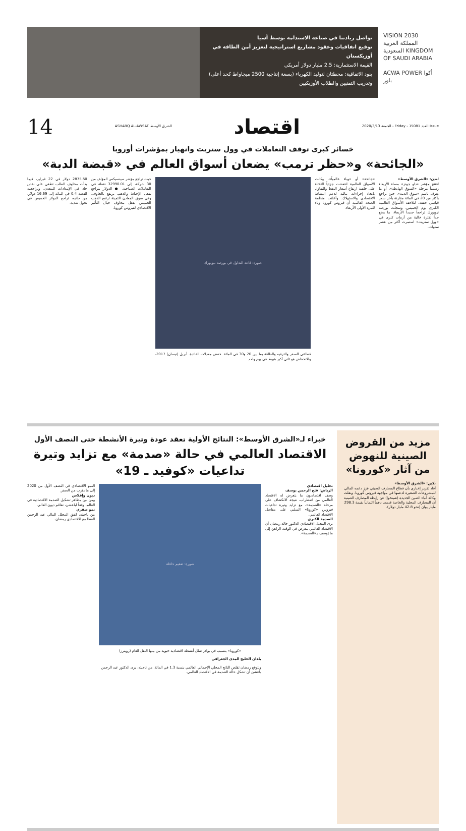VISION 2030 المملكة العربية السعودية KINGDOM OF SAUDI ARABIA
ACWA POWER أكوا باور
نواصل ريادتنا في صناعة الاستدامة بوسط آسيا
توقيع اتفاقيات وعقود مشاريع استراتيجية لتعزيز أمن الطاقة في أوزبكستان
القيمة الاستثمارية: 2.5 مليار دولار أمريكي
بنود الاتفاقية: محطتان لتوليد الكهرباء (بسعة إنتاجية 2500 ميجاواط كحد أعلى) وتدريب التقنيين والطلاب الأوزبكيين
14 ASHARQ AL-AWSAT الشرق الأوسط اقتصاد الجمعة 2020/3/13 - Friday - العدد 15081 Issue
خسائر كبرى توقف التعاملات في وول ستريت وانهيار بمؤشرات أوروبا
«الجائحة» و«حظر ترمب» يضعان أسواق العالم في «قبضة الدبة»
لندن: «الشرق الأوسط»
افتتح مؤشر «داو جونز» مساء الأربعاء رسمياً مرحلة «السوق الهابطة»، أو ما يعرف باسم «سوق الدببة»، حين تراجع بأكثر من 20 في المائة مقارنة بآخر سعر قياسي حققه، لتلاحقه الأسواق العالمية الكبرى يوم الخميس. وسجلت بورصة نيويورك تراجعاً جديداً الأربعاء، ما يضع حداً لفترة خالية من أزمات كبرى في «وول ستريت» استمرت أكثر من عشر سنوات.
«جائحة» أو «وباء عالمياً». وكانت الأسواق العالمية انتعشت جزئياً الثلاثاء على خلفية ارتفاع أسعار النفط والتفاؤل باتخاذ إجراءات مالية لدعم النشاط الاقتصادي والاستهلاك. وأعلنت منظمة الصحة العالمية أن فيروس كورونا وباء للمرة الأولى الأربعاء.
صورة: قاعة التداول في بورصة نيويورك
قطاعي السفر والترفيه والطاقة بما بين 20 و30 في المائة. خفض معدلات الفائدة. أبريل (نيسان) 2017، والانخفاض هو ثاني أكبر هبوط في يوم واحد.
حيث تراجع مؤشر سينسيكس المؤلف من 30 شركة، إلى 32990.01 نقطة في التعاملات الصباحية. ● الدولار يتراجع بفعل الإحباط والذهب يرتفع بالخاوف. وفي سوق المعادن الثمينة ارتفع الذهب الخميس بفعل مخاوف حيال التأثير الاقتصادي لفيروس كورونا.
2875.50 دولار في 22 فبراير، فيما بدأت مخاوف الطلب تطغى على نقص حاد في الإمدادات للمعدن. وتراجعت الفضة 0.4 في المائة إلى 16.69 دولار. من جانبه، تراجع الدولار الخميس في تحول شديد.
مزيد من القروض الصينية للنهوض من آثار «كورونا»
بكين: «الشرق الأوسط»
أفاد تقرير إخباري بأن قطاع المصارف الصيني عزز دعمه المالي للمشروعات الصغيرة لدعمها في مواجهة فيروس كورونا. ونقلت وكالة أنباء الصين الجديدة (شينخوا) عن رابطة المصارف الصينية أن المصارف المحلية والخاصة قدمت دعماً ائتمانياً بقيمة 298.3 مليار يوان (نحو 42.8 مليار دولار).
خبراء لـ«الشرق الأوسط»: النتائج الأولية تعقد عودة وتيرة الأنشطة حتى النصف الأول
الاقتصاد العالمي في حالة «صدمة» مع تزايد وتيرة تداعيات «كوفيد ـ 19»
تحليل اقتصادي
الرياض: فتح الرحمن يوسف
وصف اقتصاديون ما يتعرض له الاقتصاد العالمي من اضطراب، نتيجة الانكشاف على مرحلة «الصدمة»، مع تزايد وتيرة تداعيات فيروس «كورونا» السلبي على مفاصل الاقتصاد العالمي.
الصدمة الكبرى
يرى المحلل الاقتصادي الدكتور خالد رمضان أن الاقتصاد العالمي يتعرض في الوقت الراهن إلى ما يُوصف بـ«الصدمة».
صورة: تعقيم حافلة
«كورونا» يتسبب في بوادر شلل أنشطة اقتصادية حيوية من بينها النقل العام (رويترز)
بلدان الخليج المدى الجغرافي
ويتوقع رمضان تقلص الناتج المحلي الإجمالي العالمي بنسبة 1.3 في المائة. من ناحيته، يرى الدكتور عبد الرحمن باعشن أن تشكل حالة الصدمة في الاقتصاد العالمي.
النمو الاقتصادي في النصف الأول من 2020 إلى ما يقرب من الصفر.
ديون وإفلاس
ومن بين مظاهر تشكيل الصدمة الاقتصادية في العالم، وفقاً لباعشن، تفاقم ديون العالم.
نمو صفري
من ناحيته، اتفق المحلل المالي عبد الرحمن العطا مع الاقتصادي رمضان.